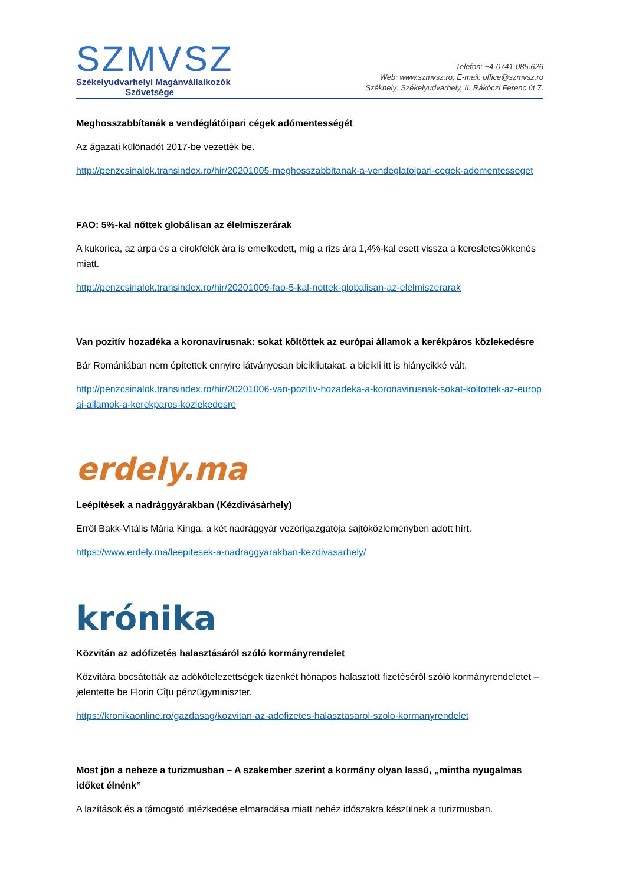SZMVSZ
Székelyudvarhelyi Magánvállalkozók
Szövetsége
Telefon: +4-0741-085.626
Web: www.szmvsz.ro; E-mail: office@szmvsz.ro
Székhely: Székelyudvarhely, II. Rákóczi Ferenc út 7.
Meghosszabbítanák a vendéglátóipari cégek adómentességét
Az ágazati különadót 2017-be vezették be.
http://penzcsinalok.transindex.ro/hir/20201005-meghosszabbitanak-a-vendeglatoipari-cegek-adomentesseget
FAO: 5%-kal nőttek globálisan az élelmiszerárak
A kukorica, az árpa és a cirokfélék ára is emelkedett, míg a rizs ára 1,4%-kal esett vissza a keresletcsökkenés miatt.
http://penzcsinalok.transindex.ro/hir/20201009-fao-5-kal-nottek-globalisan-az-elelmiszerarak
Van pozitív hozadéka a koronavírusnak: sokat költöttek az európai államok a kerékpáros közlekedésre
Bár Romániában nem építettek ennyire látványosan bicikliutakat, a bicikli itt is hiánycikké vált.
http://penzcsinalok.transindex.ro/hir/20201006-van-pozitiv-hozadeka-a-koronavirusnak-sokat-koltottek-az-europai-allamok-a-kerekparos-kozlekedesre
erdely.ma
Leépítések a nadrággyárakban (Kézdivásárhely)
Erről Bakk-Vitális Mária Kinga, a két nadrággyár vezérigazgatója sajtóközleményben adott hírt.
https://www.erdely.ma/leepitesek-a-nadraggyarakban-kezdivasarhely/
krónika
Közvitán az adófizetés halasztásáról szóló kormányrendelet
Közvitára bocsátották az adókötelezettségek tizenkét hónapos halasztott fizetéséről szóló kormányrendeletet – jelentette be Florin Cîţu pénzügyminiszter.
https://kronikaonline.ro/gazdasag/kozvitan-az-adofizetes-halasztasarol-szolo-kormanyrendelet
Most jön a neheze a turizmusban – A szakember szerint a kormány olyan lassú, „mintha nyugalmas időket élnénk”
A lazítások és a támogató intézkedése elmaradása miatt nehéz időszakra készülnek a turizmusban.